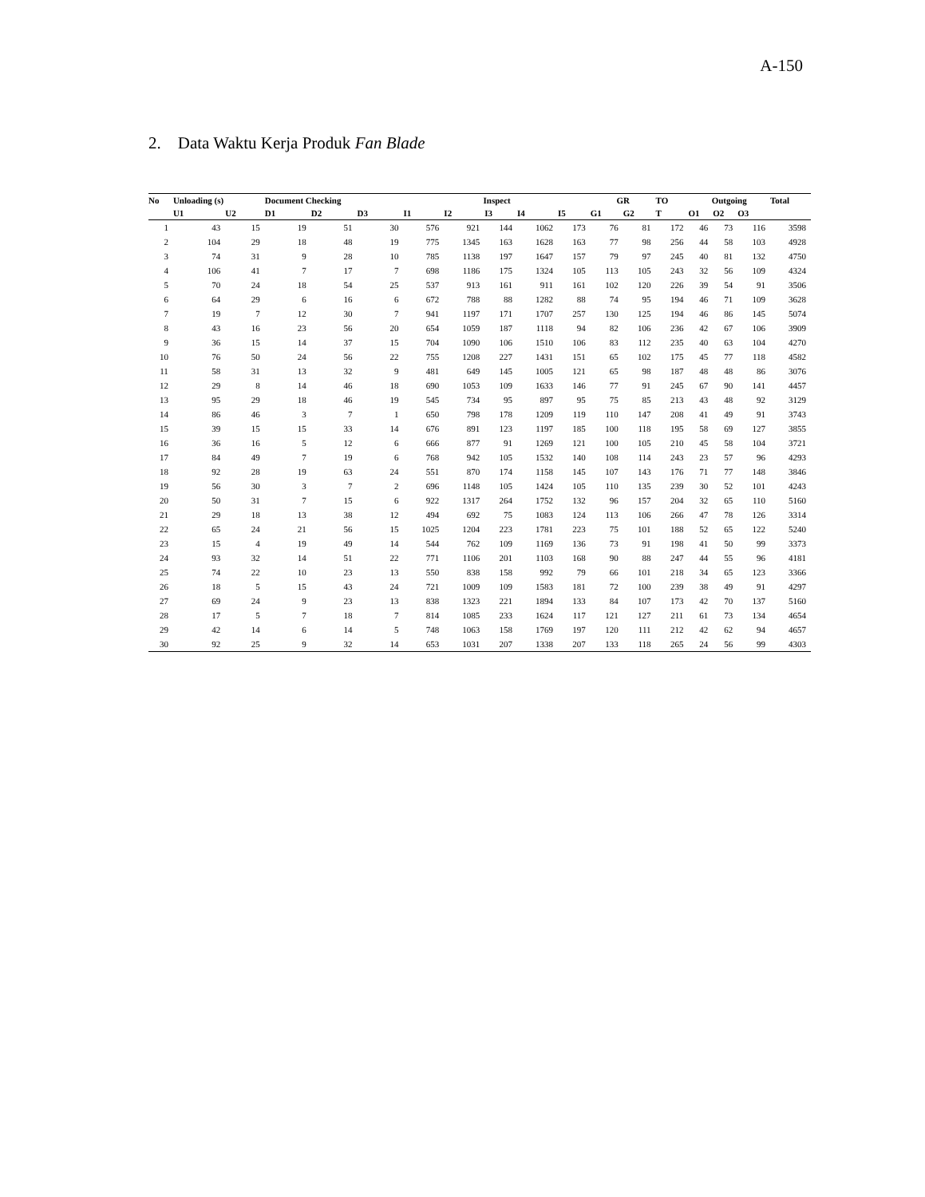A-150
2. Data Waktu Kerja Produk Fan Blade
| No | Unloading (s) | | Document Checking | | | Inspect | | | | | GR | | TO | Outgoing | | | Total |
| --- | --- | --- | --- | --- | --- | --- | --- | --- | --- | --- | --- | --- | --- | --- | --- | --- | --- |
| | U1 | U2 | D1 | D2 | D3 | I1 | I2 | I3 | I4 | I5 | G1 | G2 | T | O1 | O2 | O3 | |
| 1 | 43 | 15 | 19 | 51 | 30 | 576 | 921 | 144 | 1062 | 173 | 76 | 81 | 172 | 46 | 73 | 116 | 3598 |
| 2 | 104 | 29 | 18 | 48 | 19 | 775 | 1345 | 163 | 1628 | 163 | 77 | 98 | 256 | 44 | 58 | 103 | 4928 |
| 3 | 74 | 31 | 9 | 28 | 10 | 785 | 1138 | 197 | 1647 | 157 | 79 | 97 | 245 | 40 | 81 | 132 | 4750 |
| 4 | 106 | 41 | 7 | 17 | 7 | 698 | 1186 | 175 | 1324 | 105 | 113 | 105 | 243 | 32 | 56 | 109 | 4324 |
| 5 | 70 | 24 | 18 | 54 | 25 | 537 | 913 | 161 | 911 | 161 | 102 | 120 | 226 | 39 | 54 | 91 | 3506 |
| 6 | 64 | 29 | 6 | 16 | 6 | 672 | 788 | 88 | 1282 | 88 | 74 | 95 | 194 | 46 | 71 | 109 | 3628 |
| 7 | 19 | 7 | 12 | 30 | 7 | 941 | 1197 | 171 | 1707 | 257 | 130 | 125 | 194 | 46 | 86 | 145 | 5074 |
| 8 | 43 | 16 | 23 | 56 | 20 | 654 | 1059 | 187 | 1118 | 94 | 82 | 106 | 236 | 42 | 67 | 106 | 3909 |
| 9 | 36 | 15 | 14 | 37 | 15 | 704 | 1090 | 106 | 1510 | 106 | 83 | 112 | 235 | 40 | 63 | 104 | 4270 |
| 10 | 76 | 50 | 24 | 56 | 22 | 755 | 1208 | 227 | 1431 | 151 | 65 | 102 | 175 | 45 | 77 | 118 | 4582 |
| 11 | 58 | 31 | 13 | 32 | 9 | 481 | 649 | 145 | 1005 | 121 | 65 | 98 | 187 | 48 | 48 | 86 | 3076 |
| 12 | 29 | 8 | 14 | 46 | 18 | 690 | 1053 | 109 | 1633 | 146 | 77 | 91 | 245 | 67 | 90 | 141 | 4457 |
| 13 | 95 | 29 | 18 | 46 | 19 | 545 | 734 | 95 | 897 | 95 | 75 | 85 | 213 | 43 | 48 | 92 | 3129 |
| 14 | 86 | 46 | 3 | 7 | 1 | 650 | 798 | 178 | 1209 | 119 | 110 | 147 | 208 | 41 | 49 | 91 | 3743 |
| 15 | 39 | 15 | 15 | 33 | 14 | 676 | 891 | 123 | 1197 | 185 | 100 | 118 | 195 | 58 | 69 | 127 | 3855 |
| 16 | 36 | 16 | 5 | 12 | 6 | 666 | 877 | 91 | 1269 | 121 | 100 | 105 | 210 | 45 | 58 | 104 | 3721 |
| 17 | 84 | 49 | 7 | 19 | 6 | 768 | 942 | 105 | 1532 | 140 | 108 | 114 | 243 | 23 | 57 | 96 | 4293 |
| 18 | 92 | 28 | 19 | 63 | 24 | 551 | 870 | 174 | 1158 | 145 | 107 | 143 | 176 | 71 | 77 | 148 | 3846 |
| 19 | 56 | 30 | 3 | 7 | 2 | 696 | 1148 | 105 | 1424 | 105 | 110 | 135 | 239 | 30 | 52 | 101 | 4243 |
| 20 | 50 | 31 | 7 | 15 | 6 | 922 | 1317 | 264 | 1752 | 132 | 96 | 157 | 204 | 32 | 65 | 110 | 5160 |
| 21 | 29 | 18 | 13 | 38 | 12 | 494 | 692 | 75 | 1083 | 124 | 113 | 106 | 266 | 47 | 78 | 126 | 3314 |
| 22 | 65 | 24 | 21 | 56 | 15 | 1025 | 1204 | 223 | 1781 | 223 | 75 | 101 | 188 | 52 | 65 | 122 | 5240 |
| 23 | 15 | 4 | 19 | 49 | 14 | 544 | 762 | 109 | 1169 | 136 | 73 | 91 | 198 | 41 | 50 | 99 | 3373 |
| 24 | 93 | 32 | 14 | 51 | 22 | 771 | 1106 | 201 | 1103 | 168 | 90 | 88 | 247 | 44 | 55 | 96 | 4181 |
| 25 | 74 | 22 | 10 | 23 | 13 | 550 | 838 | 158 | 992 | 79 | 66 | 101 | 218 | 34 | 65 | 123 | 3366 |
| 26 | 18 | 5 | 15 | 43 | 24 | 721 | 1009 | 109 | 1583 | 181 | 72 | 100 | 239 | 38 | 49 | 91 | 4297 |
| 27 | 69 | 24 | 9 | 23 | 13 | 838 | 1323 | 221 | 1894 | 133 | 84 | 107 | 173 | 42 | 70 | 137 | 5160 |
| 28 | 17 | 5 | 7 | 18 | 7 | 814 | 1085 | 233 | 1624 | 117 | 121 | 127 | 211 | 61 | 73 | 134 | 4654 |
| 29 | 42 | 14 | 6 | 14 | 5 | 748 | 1063 | 158 | 1769 | 197 | 120 | 111 | 212 | 42 | 62 | 94 | 4657 |
| 30 | 92 | 25 | 9 | 32 | 14 | 653 | 1031 | 207 | 1338 | 207 | 133 | 118 | 265 | 24 | 56 | 99 | 4303 |